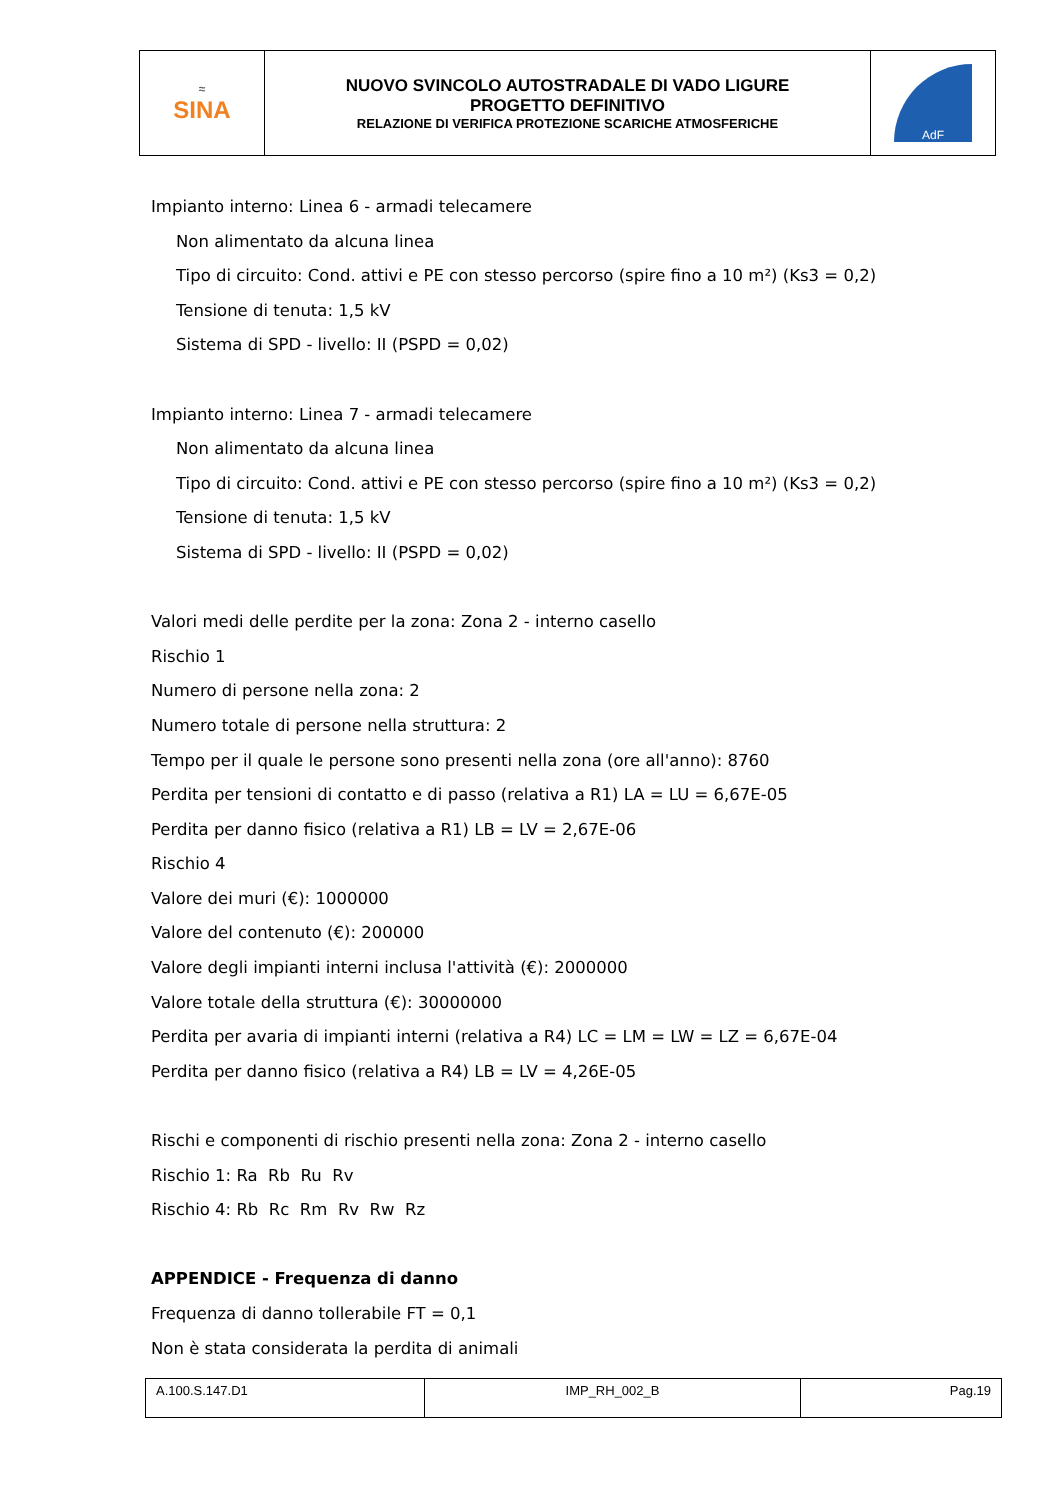| ≈ SINA | NUOVO SVINCOLO AUTOSTRADALE DI VADO LIGURE PROGETTO DEFINITIVO RELAZIONE DI VERIFICA PROTEZIONE SCARICHE ATMOSFERICHE | AdF |
Impianto interno: Linea 6 - armadi telecamere
Non alimentato da alcuna linea
Tipo di circuito: Cond. attivi e PE con stesso percorso (spire fino a 10 m²) (Ks3 = 0,2)
Tensione di tenuta: 1,5 kV
Sistema di SPD - livello: II (PSPD = 0,02)
Impianto interno: Linea 7 - armadi telecamere
Non alimentato da alcuna linea
Tipo di circuito: Cond. attivi e PE con stesso percorso (spire fino a 10 m²) (Ks3 = 0,2)
Tensione di tenuta: 1,5 kV
Sistema di SPD - livello: II (PSPD = 0,02)
Valori medi delle perdite per la zona: Zona 2 - interno casello
Rischio 1
Numero di persone nella zona: 2
Numero totale di persone nella struttura: 2
Tempo per il quale le persone sono presenti nella zona (ore all'anno): 8760
Perdita per tensioni di contatto e di passo (relativa a R1) LA = LU = 6,67E-05
Perdita per danno fisico (relativa a R1) LB = LV = 2,67E-06
Rischio 4
Valore dei muri (€): 1000000
Valore del contenuto (€): 200000
Valore degli impianti interni inclusa l'attività (€): 2000000
Valore totale della struttura (€): 30000000
Perdita per avaria di impianti interni (relativa a R4) LC = LM = LW = LZ = 6,67E-04
Perdita per danno fisico (relativa a R4) LB = LV = 4,26E-05
Rischi e componenti di rischio presenti nella zona: Zona 2 - interno casello
Rischio 1: Ra Rb Ru Rv
Rischio 4: Rb Rc Rm Rv Rw Rz
APPENDICE - Frequenza di danno
Frequenza di danno tollerabile FT = 0,1
Non è stata considerata la perdita di animali
| A.100.S.147.D1 | IMP_RH_002_B | Pag.19 |